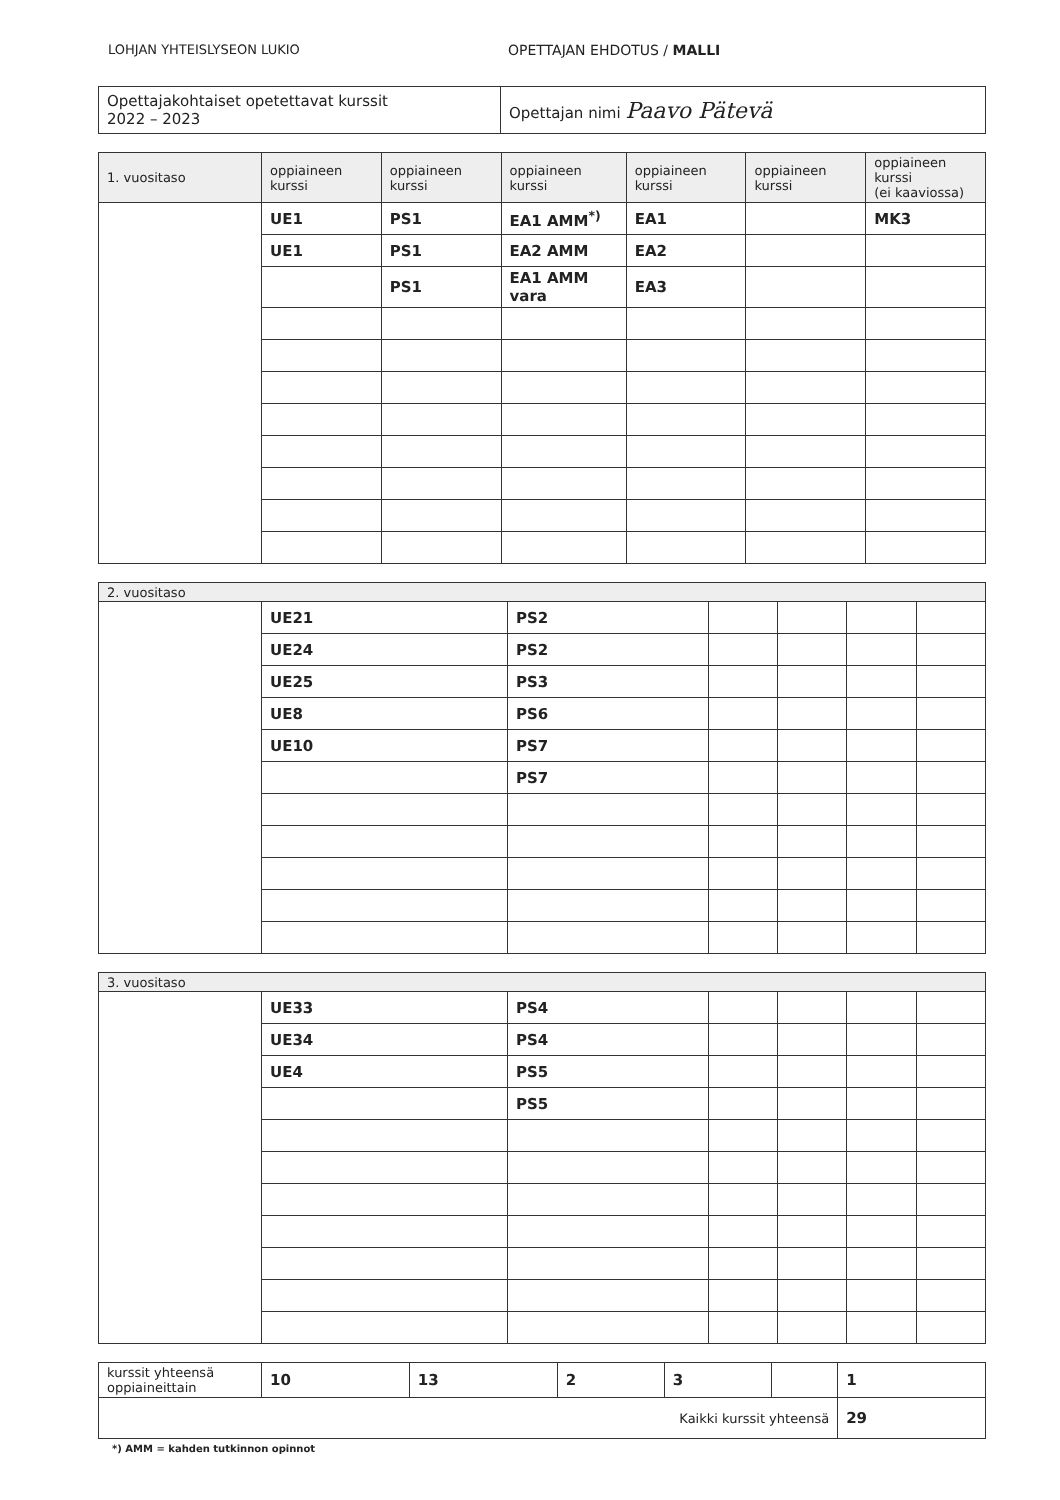LOHJAN YHTEISLYSEON LUKIO OPETTAJAN EHDOTUS / MALLI
| Opettajakohtaiset opetettavat kurssit 2022 – 2023 | Opettajan nimi Paavo Pätevä |
| 1. vuositaso | oppiaineen kurssi | oppiaineen kurssi | oppiaineen kurssi | oppiaineen kurssi | oppiaineen kurssi | oppiaineen kurssi (ei kaaviossa) |
| --- | --- | --- | --- | --- | --- | --- |
| | UE1 | PS1 | EA1 AMM<sup>*)</sup> | EA1 | | MK3 |
| | UE1 | PS1 | EA2 AMM | EA2 | | |
| | | PS1 | EA1 AMM vara | EA3 | | |
| 2. vuositaso | | | | | | |
| | UE21 | PS2 | | | | |
| | UE24 | PS2 | | | | |
| | UE25 | PS3 | | | | |
| | UE8 | PS6 | | | | |
| | UE10 | PS7 | | | | |
| | | PS7 | | | | |
| 3. vuositaso | | | | | | |
| | UE33 | PS4 | | | | |
| | UE34 | PS4 | | | | |
| | UE4 | PS5 | | | | |
| | | PS5 | | | | |
| kurssit yhteensä oppiaineittain | 10 | 13 | 2 | 3 | | 1 |
| Kaikki kurssit yhteensä | | | | | | 29 |
*) AMM = kahden tutkinnon opinnot